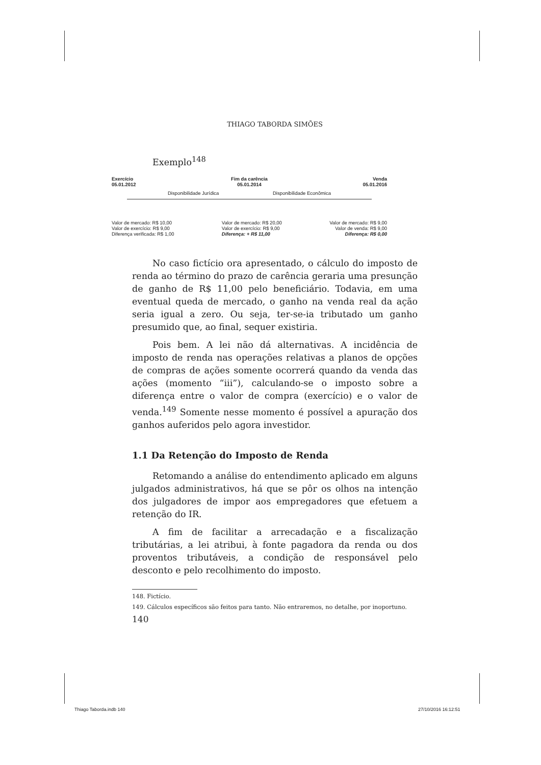THIAGO TABORDA SIMÕES
Exemplo<sup>148</sup>
Exercício
05.01.2012 Fim da carência
05.01.2014 Venda
05.01.2016
Disponibilidade Jurídica Disponibilidade Econômica
Valor de mercado: R$ 10,00
Valor de exercício: R$ 9,00
Diferença verificada: R$ 1,00 Valor de mercado: R$ 20,00
Valor de exercício: R$ 9,00
Diferença: + R$ 11,00 Valor de mercado: R$ 9,00
Valor de venda: R$ 9,00
Diferença: R$ 0,00
No caso fictício ora apresentado, o cálculo do imposto de renda ao término do prazo de carência geraria uma presunção de ganho de R$ 11,00 pelo beneficiário. Todavia, em uma eventual queda de mercado, o ganho na venda real da ação seria igual a zero. Ou seja, ter-se-ia tributado um ganho presumido que, ao final, sequer existiria.
Pois bem. A lei não dá alternativas. A incidência de imposto de renda nas operações relativas a planos de opções de compras de ações somente ocorrerá quando da venda das ações (momento “iii”), calculando-se o imposto sobre a diferença entre o valor de compra (exercício) e o valor de venda.<sup>149</sup> Somente nesse momento é possível a apuração dos ganhos auferidos pelo agora investidor.
1.1 Da Retenção do Imposto de Renda
Retomando a análise do entendimento aplicado em alguns julgados administrativos, há que se pôr os olhos na intenção dos julgadores de impor aos empregadores que efetuem a retenção do IR.
A fim de facilitar a arrecadação e a fiscalização tributárias, a lei atribui, à fonte pagadora da renda ou dos proventos tributáveis, a condição de responsável pelo desconto e pelo recolhimento do imposto.
148. Fictício.
149. Cálculos específicos são feitos para tanto. Não entraremos, no detalhe, por inoportuno.
140
Thiago Taborda.indb 140 27/10/2016 16:12:51